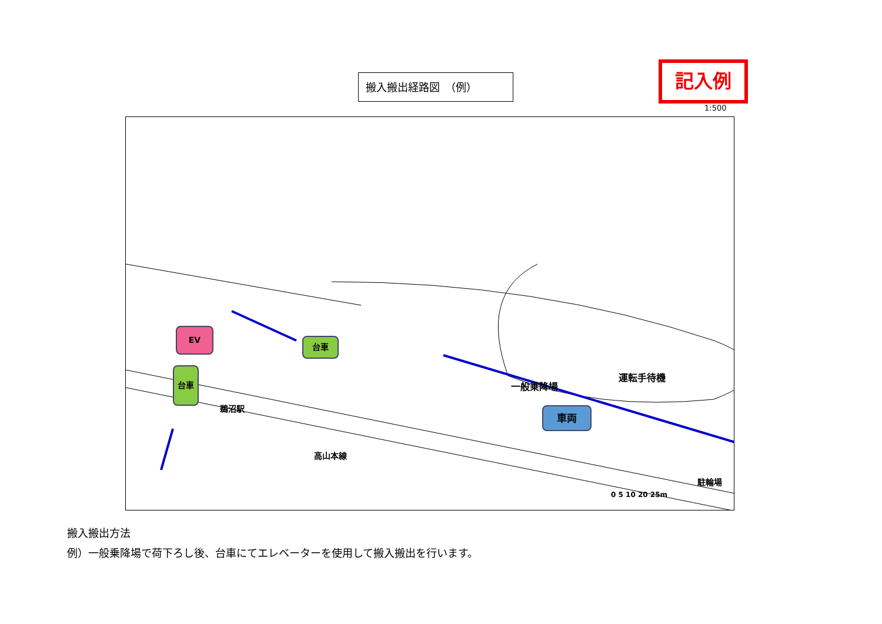搬入搬出経路図　（例） 記入例
1:500
EV
台車
台車
車両
運転手待機
一般乗降場
鵜沼駅
高山本線
駐輪場
0 5 10 20 25m
搬入搬出方法
例）一般乗降場で荷下ろし後、台車にてエレベーターを使用して搬入搬出を行います。